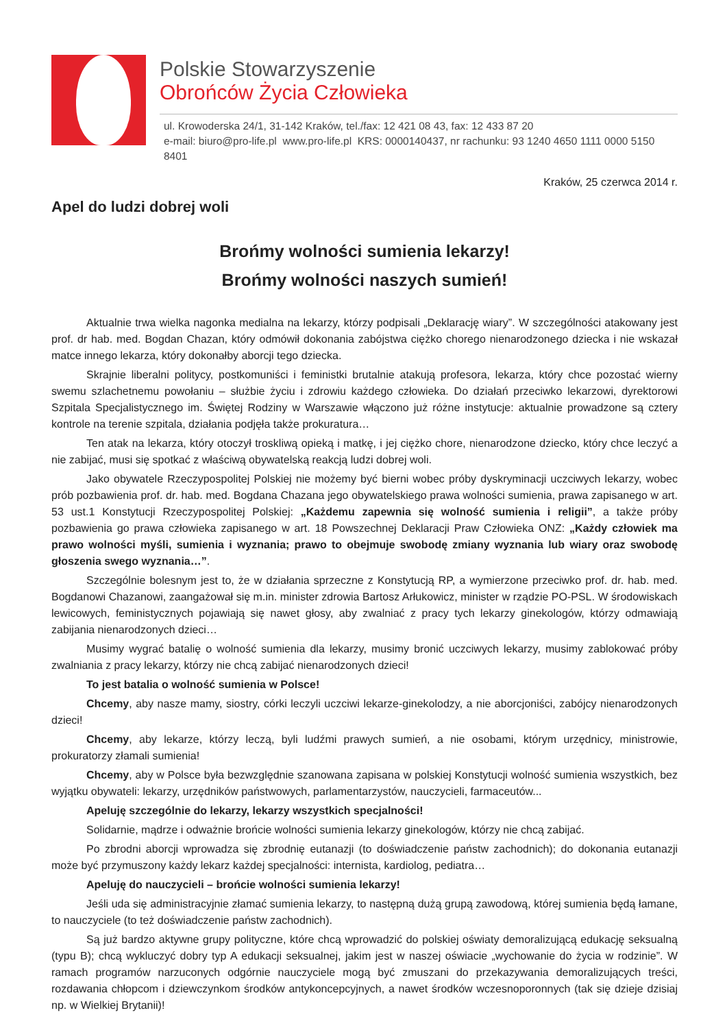Polskie Stowarzyszenie
Obrońców Życia Człowieka
ul. Krowoderska 24/1, 31-142 Kraków, tel./fax: 12 421 08 43, fax: 12 433 87 20
e-mail: biuro@pro-life.pl www.pro-life.pl KRS: 0000140437, nr rachunku: 93 1240 4650 1111 0000 5150 8401
Kraków, 25 czerwca 2014 r.
Apel do ludzi dobrej woli
Brońmy wolności sumienia lekarzy!
Brońmy wolności naszych sumień!
Aktualnie trwa wielka nagonka medialna na lekarzy, którzy podpisali „Deklarację wiary”. W szczególności atakowany jest prof. dr hab. med. Bogdan Chazan, który odmówił dokonania zabójstwa ciężko chorego nienarodzonego dziecka i nie wskazał matce innego lekarza, który dokonałby aborcji tego dziecka.
Skrajnie liberalni politycy, postkomuniści i feministki brutalnie atakują profesora, lekarza, który chce pozostać wierny swemu szlachetnemu powołaniu – służbie życiu i zdrowiu każdego człowieka. Do działań przeciwko lekarzowi, dyrektorowi Szpitala Specjalistycznego im. Świętej Rodziny w Warszawie włączono już różne instytucje: aktualnie prowadzone są cztery kontrole na terenie szpitala, działania podjęła także prokuratura…
Ten atak na lekarza, który otoczył troskliwą opieką i matkę, i jej ciężko chore, nienarodzone dziecko, który chce leczyć a nie zabijać, musi się spotkać z właściwą obywatelską reakcją ludzi dobrej woli.
Jako obywatele Rzeczypospolitej Polskiej nie możemy być bierni wobec próby dyskryminacji uczciwych lekarzy, wobec prób pozbawienia prof. dr. hab. med. Bogdana Chazana jego obywatelskiego prawa wolności sumienia, prawa zapisanego w art. 53 ust.1 Konstytucji Rzeczypospolitej Polskiej: „Każdemu zapewnia się wolność sumienia i religii”, a także próby pozbawienia go prawa człowieka zapisanego w art. 18 Powszechnej Deklaracji Praw Człowieka ONZ: „Każdy człowiek ma prawo wolności myśli, sumienia i wyznania; prawo to obejmuje swobodę zmiany wyznania lub wiary oraz swobodę głoszenia swego wyznania…”.
Szczególnie bolesnym jest to, że w działania sprzeczne z Konstytucją RP, a wymierzone przeciwko prof. dr. hab. med. Bogdanowi Chazanowi, zaangażował się m.in. minister zdrowia Bartosz Arłukowicz, minister w rządzie PO-PSL. W środowiskach lewicowych, feministycznych pojawiają się nawet głosy, aby zwalniać z pracy tych lekarzy ginekologów, którzy odmawiają zabijania nienarodzonych dzieci…
Musimy wygrać batalię o wolność sumienia dla lekarzy, musimy bronić uczciwych lekarzy, musimy zablokować próby zwalniania z pracy lekarzy, którzy nie chcą zabijać nienarodzonych dzieci!
To jest batalia o wolność sumienia w Polsce!
Chcemy, aby nasze mamy, siostry, córki leczyli uczciwi lekarze-ginekolodzy, a nie aborcjoniści, zabójcy nienarodzonych dzieci!
Chcemy, aby lekarze, którzy leczą, byli ludźmi prawych sumień, a nie osobami, którym urzędnicy, ministrowie, prokuratorzy złamali sumienia!
Chcemy, aby w Polsce była bezwzględnie szanowana zapisana w polskiej Konstytucji wolność sumienia wszystkich, bez wyjątku obywateli: lekarzy, urzędników państwowych, parlamentarzystów, nauczycieli, farmaceutów...
Apeluję szczególnie do lekarzy, lekarzy wszystkich specjalności!
Solidarnie, mądrze i odważnie brońcie wolności sumienia lekarzy ginekologów, którzy nie chcą zabijać.
Po zbrodni aborcji wprowadza się zbrodnię eutanazji (to doświadczenie państw zachodnich); do dokonania eutanazji może być przymuszony każdy lekarz każdej specjalności: internista, kardiolog, pediatra…
Apeluję do nauczycieli – brońcie wolności sumienia lekarzy!
Jeśli uda się administracyjnie złamać sumienia lekarzy, to następną dużą grupą zawodową, której sumienia będą łamane, to nauczyciele (to też doświadczenie państw zachodnich).
Są już bardzo aktywne grupy polityczne, które chcą wprowadzić do polskiej oświaty demoralizującą edukację seksualną (typu B); chcą wykluczyć dobry typ A edukacji seksualnej, jakim jest w naszej oświacie „wychowanie do życia w rodzinie”. W ramach programów narzuconych odgórnie nauczyciele mogą być zmuszani do przekazywania demoralizujących treści, rozdawania chłopcom i dziewczynkom środków antykoncepcyjnych, a nawet środków wczesnoporonnych (tak się dzieje dzisiaj np. w Wielkiej Brytanii)!